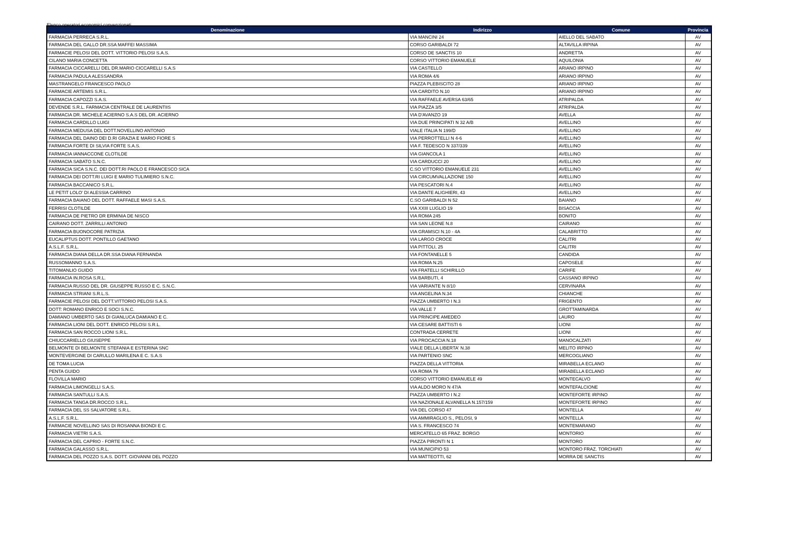Elenco operatori economici convenzionati
| Denominazione | Indirizzo | Comune | Provincia |
| --- | --- | --- | --- |
| FARMACIA PERRECA S.R.L. | VIA MANCINI 24 | AIELLO DEL SABATO | AV |
| FARMACIA DEL GALLO DR.SSA MAFFEI MASSIMA | CORSO GARIBALDI 72 | ALTAVILLA IRPINA | AV |
| FARMACIE PELOSI DEL DOTT. VITTORIO PELOSI S.A.S. | CORSO DE SANCTIS 10 | ANDRETTA | AV |
| CILANO MARIA CONCETTA | CORSO VITTORIO EMANUELE | AQUILONIA | AV |
| FARMACIA CICCARELLI DEL DR.MARIO CICCARELLI S.A.S | VIA CASTELLO | ARIANO IRPINO | AV |
| FARMACIA PADULA ALESSANDRA | VIA ROMA 4/6 | ARIANO IRPINO | AV |
| MASTRANGELO FRANCESCO PAOLO | PIAZZA PLEBISCITO 28 | ARIANO IRPINO | AV |
| FARMACIE ARTEMIS S.R.L. | VIA CARDITO N.10 | ARIANO IRPINO | AV |
| FARMACIA CAPOZZI S.A.S. | VIA RAFFAELE AVERSA 63/65 | ATRIPALDA | AV |
| DEVENDE S.R.L. FARMACIA CENTRALE DE LAURENTIIS | VIA PIAZZA 3/5 | ATRIPALDA | AV |
| FARMACIA DR. MICHELE ACIERNO S.A.S DEL DR. ACIERNO | VIA D'AVANZO 19 | AVELLA | AV |
| FARMACIA CARDILLO LUIGI | VIA DUE PRINCIPATI N 32 A/B | AVELLINO | AV |
| FARMACIA MEDUSA DEL DOTT.NOVELLINO ANTONIO | VIALE ITALIA N 199/D | AVELLINO | AV |
| FARMACIA DEL DAINO DEI D.RI GRAZIA E MARIO FIORE S | VIA PERROTTELLI N 4-6 | AVELLINO | AV |
| FARMACIA FORTE DI SILVIA FORTE S.A.S. | VIA F. TEDESCO N 337/339 | AVELLINO | AV |
| FARMACIA IANNACCONE CLOTILDE | VIA GIANCOLA 1 | AVELLINO | AV |
| FARMACIA SABATO S.N.C. | VIA CARDUCCI 20 | AVELLINO | AV |
| FARMACIA SICA S.N.C. DEI DOTT.RI PAOLO E FRANCESCO SICA | C.SO VITTORIO EMANUELE 231 | AVELLINO | AV |
| FARMACIA DEI DOTT.RI LUIGI E MARIO TULIMIERO S.N.C. | VIA CIRCUMVALLAZIONE 150 | AVELLINO | AV |
| FARMACIA BACCANICO S.R.L. | VIA PESCATORI N.4 | AVELLINO | AV |
| LE PETIT LOLO' DI ALESSIA CARRINO | VIA DANTE ALIGHIERI, 43 | AVELLINO | AV |
| FARMACIA BAIANO DEL DOTT. RAFFAELE MASI S.A.S. | C.SO GARIBALDI N 52 | BAIANO | AV |
| FERRISI CLOTILDE | VIA XXIII LUGLIO 19 | BISACCIA | AV |
| FARMACIA DE PIETRO DR ERMINIA DE NISCO | VIA ROMA 245 | BONITO | AV |
| CAIRANO DOTT. ZARRILLI ANTONIO | VIA SAN LEONE N.8 | CAIRANO | AV |
| FARMACIA BUONOCORE PATRIZIA | VIA GRAMSCI N.10 - 4A | CALABRITTO | AV |
| EUCALIPTUS DOTT. PONTILLO GAETANO | VIA LARGO CROCE | CALITRI | AV |
| A.S.L.F. S.R.L. | VIA PITTOLI, 25 | CALITRI | AV |
| FARMACIA DIANA DELLA DR.SSA DIANA FERNANDA | VIA FONTANELLE 5 | CANDIDA | AV |
| RUSSOMANNO S.A.S. | VIA ROMA N.25 | CAPOSELE | AV |
| TITOMANLIO GUIDO | VIA FRATELLI SCHIRILLO | CARIFE | AV |
| FARMACIA IN.ROSA S.R.L. | VIA BARBUTI, 4 | CASSANO IRPINO | AV |
| FARMACIA RUSSO DEL DR. GIUSEPPE RUSSO E C. S.N.C. | VIA VARIANTE N 8/10 | CERVINARA | AV |
| FARMACIA STRIANI S.R.L.S. | VIA ANGELINA N.34 | CHIANCHE | AV |
| FARMACIE PELOSI DEL DOTT.VITTORIO PELOSI S.A.S. | PIAZZA UMBERTO I N.3 | FRIGENTO | AV |
| DOTT: ROMANO ENRICO E SOCI S.N.C. | VIA VALLE 7 | GROTTAMINARDA | AV |
| DAMIANO UMBERTO SAS DI GIANLUCA DAMIANO E C. | VIA PRINCIPE AMEDEO | LAURO | AV |
| FARMACIA LIONI DEL DOTT. ENRICO PELOSI S.R.L. | VIA CESARE BATTISTI 6 | LIONI | AV |
| FARMACIA SAN ROCCO LIONI S.R.L. | CONTRADA CERRETE | LIONI | AV |
| CHIUCCARIELLO GIUSEPPE | VIA PROCACCIA N.18 | MANOCALZATI | AV |
| BELMONTE DI BELMONTE STEFANIA E ESTERINA SNC | VIALE DELLA LIBERTA' N.38 | MELITO IRPINO | AV |
| MONTEVERGINE DI CARULLO MARILENA E C. S.A.S | VIA PARTENIO SNC | MERCOGLIANO | AV |
| DE TOMA LUCIA | PIAZZA DELLA VITTORIA | MIRABELLA ECLANO | AV |
| PENTA GUIDO | VIA ROMA 79 | MIRABELLA ECLANO | AV |
| FLOVILLA MARIO | CORSO VITTORIO EMANUELE 49 | MONTECALVO | AV |
| FARMACIA LIMONGELLI S.A.S. | VIA ALDO MORO N 47/A | MONTEFALCIONE | AV |
| FARMACIA SANTULLI S.A.S. | PIAZZA UMBERTO I N.2 | MONTEFORTE IRPINO | AV |
| FARMACIA TANGA DR.ROCCO S.R.L. | VIA NAZIONALE ALVANELLA N.157/159 | MONTEFORTE IRPINO | AV |
| FARMACIA DEL SS SALVATORE S.R.L. | VIA DEL CORSO 47 | MONTELLA | AV |
| A.S.L.F. S.R.L. | VIA AMMIRAGLIO S., PELOSI, 9 | MONTELLA | AV |
| FARMACIE NOVELLINO SAS DI ROSANNA BIONDI E C. | VIA S. FRANCESCO 74 | MONTEMARANO | AV |
| FARMACIA VIETRI S.A.S. | MERCATELLO 65 FRAZ. BORGO | MONTORIO | AV |
| FARMACIA DEL CAPRIO - FORTE S.N.C. | PIAZZA PIRONTI N 1 | MONTORO | AV |
| FARMACIA GALASSO S.R.L. | VIA MUNICIPIO 53 | MONTORO FRAZ. TORCHIATI | AV |
| FARMACIA DEL POZZO S.A.S. DOTT. GIOVANNI DEL POZZO | VIA MATTEOTTI, 62 | MORRA DE SANCTIS | AV |